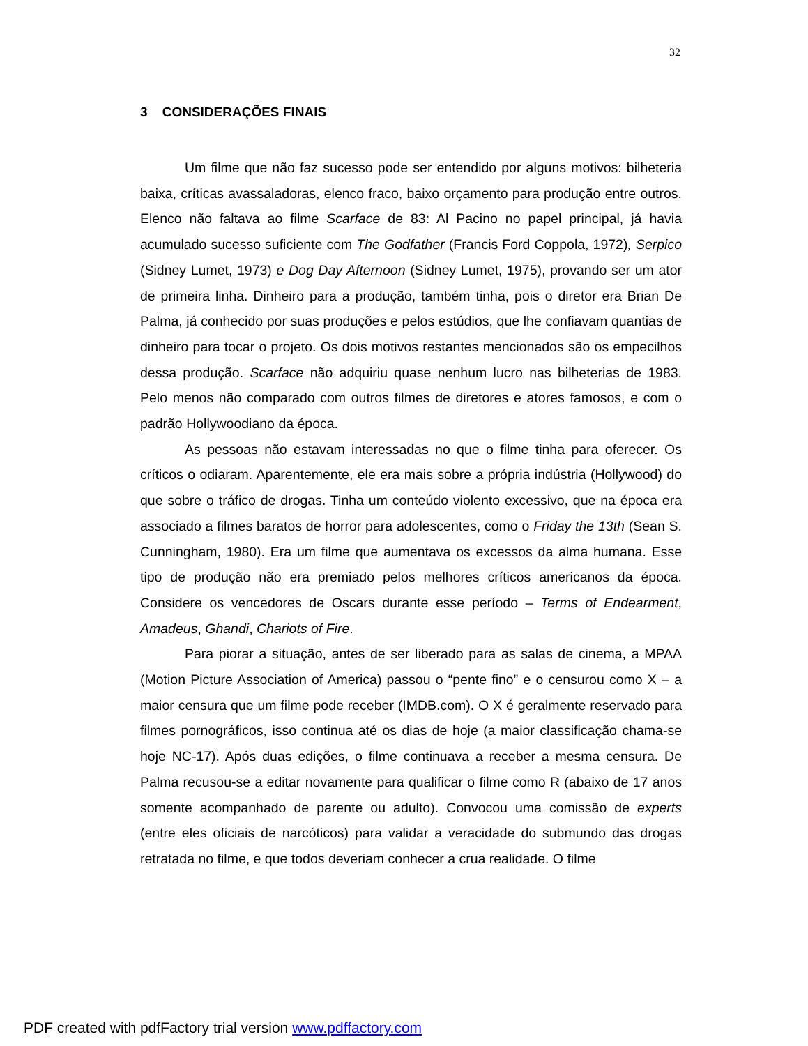32
3 CONSIDERAÇÕES FINAIS
Um filme que não faz sucesso pode ser entendido por alguns motivos: bilheteria baixa, críticas avassaladoras, elenco fraco, baixo orçamento para produção entre outros. Elenco não faltava ao filme Scarface de 83: Al Pacino no papel principal, já havia acumulado sucesso suficiente com The Godfather (Francis Ford Coppola, 1972), Serpico (Sidney Lumet, 1973) e Dog Day Afternoon (Sidney Lumet, 1975), provando ser um ator de primeira linha. Dinheiro para a produção, também tinha, pois o diretor era Brian De Palma, já conhecido por suas produções e pelos estúdios, que lhe confiavam quantias de dinheiro para tocar o projeto. Os dois motivos restantes mencionados são os empecilhos dessa produção. Scarface não adquiriu quase nenhum lucro nas bilheterias de 1983. Pelo menos não comparado com outros filmes de diretores e atores famosos, e com o padrão Hollywoodiano da época.
As pessoas não estavam interessadas no que o filme tinha para oferecer. Os críticos o odiaram. Aparentemente, ele era mais sobre a própria indústria (Hollywood) do que sobre o tráfico de drogas. Tinha um conteúdo violento excessivo, que na época era associado a filmes baratos de horror para adolescentes, como o Friday the 13th (Sean S. Cunningham, 1980). Era um filme que aumentava os excessos da alma humana. Esse tipo de produção não era premiado pelos melhores críticos americanos da época. Considere os vencedores de Oscars durante esse período – Terms of Endearment, Amadeus, Ghandi, Chariots of Fire.
Para piorar a situação, antes de ser liberado para as salas de cinema, a MPAA (Motion Picture Association of America) passou o “pente fino” e o censurou como X – a maior censura que um filme pode receber (IMDB.com). O X é geralmente reservado para filmes pornográficos, isso continua até os dias de hoje (a maior classificação chama-se hoje NC-17). Após duas edições, o filme continuava a receber a mesma censura. De Palma recusou-se a editar novamente para qualificar o filme como R (abaixo de 17 anos somente acompanhado de parente ou adulto). Convocou uma comissão de experts (entre eles oficiais de narcóticos) para validar a veracidade do submundo das drogas retratada no filme, e que todos deveriam conhecer a crua realidade. O filme
PDF created with pdfFactory trial version www.pdffactory.com